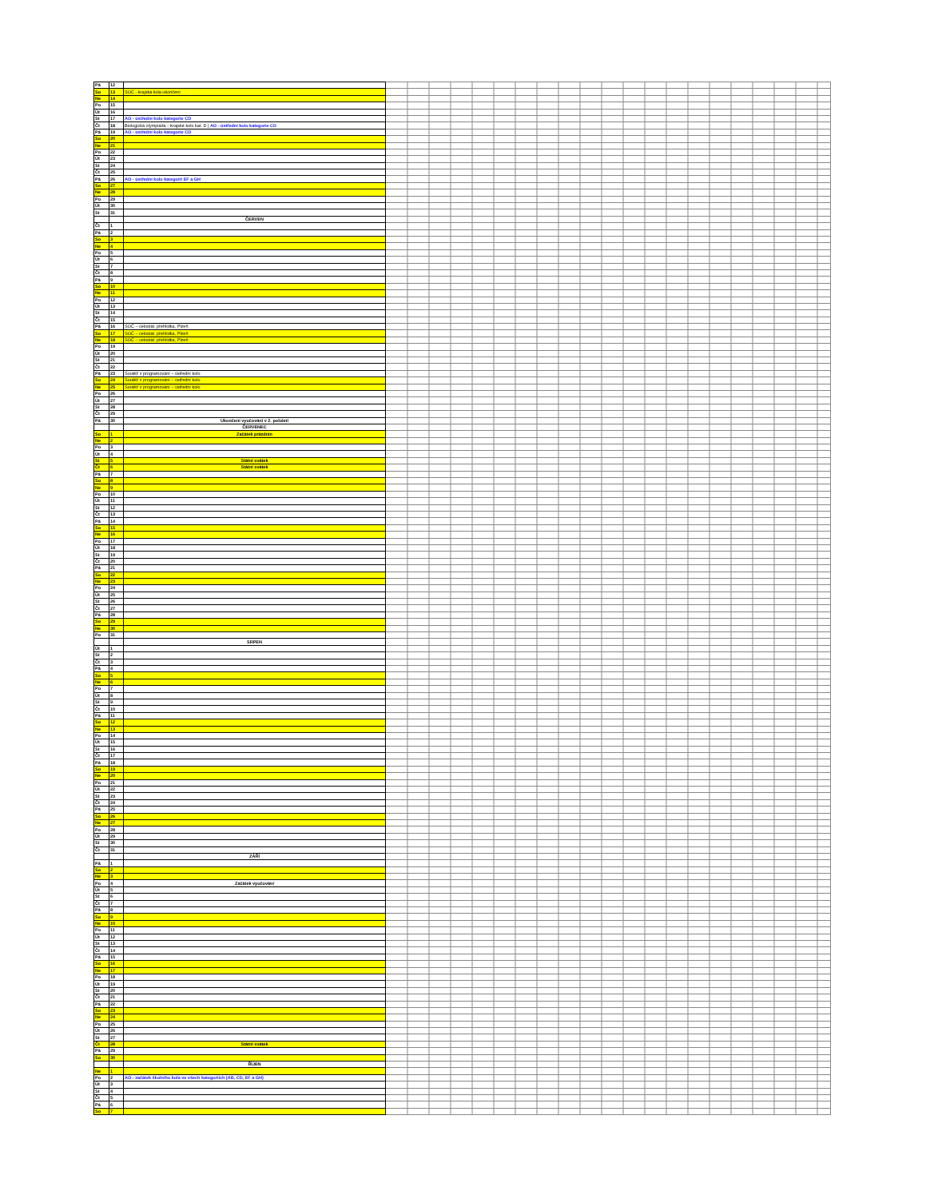| Pá | 12 | | |
| So | 13 | SOČ - krajská kola ukončení | |
| Ne | 14 | | |
| Po | 15 | | |
| Út | 16 | | |
| St | 17 | AO - ústřední kolo kategorie CD | |
| Čt | 18 | Biologická olympiáda - Krajské kolo kat. D / AO - ústřední kolo kategorie CD | |
| Pá | 19 | AO - ústřední kolo kategorie CD | |
| So | 20 | | |
| Ne | 21 | | |
| Po | 22 | | |
| Út | 23 | | |
| St | 24 | | |
| Čt | 25 | | |
| Pá | 26 | AO - ústřední kolo kategorií EF a GH | |
| So | 27 | | |
| Ne | 28 | | |
| Po | 29 | | |
| Út | 30 | | |
| St | 31 | | |
| | | ČERVEN | |
| Čt | 1 | | |
| Pá | 2 | | |
| So | 3 | | |
| Ne | 4 | | |
| Po | 5 | | |
| Út | 6 | | |
| St | 7 | | |
| Čt | 8 | | |
| Pá | 9 | | |
| So | 10 | | |
| Ne | 11 | | |
| Po | 12 | | |
| Út | 13 | | |
| St | 14 | | |
| Čt | 15 | | |
| Pá | 16 | SOČ – celostát. přehlídka, Plzeň | |
| So | 17 | SOČ – celostát. přehlídka, Plzeň | |
| Ne | 18 | SOČ – celostát. přehlídka, Plzeň | |
| Po | 19 | | |
| Út | 20 | | |
| St | 21 | | |
| Čt | 22 | | |
| Pá | 23 | Soutěž v programování – ústřední kolo | |
| So | 24 | Soutěž v programování – ústřední kolo | |
| Ne | 25 | Soutěž v programování – ústřední kolo | |
| Po | 26 | | |
| Út | 27 | | |
| St | 28 | | |
| Čt | 29 | | |
| Pá | 30 | Ukončení vyučování v 2. pololetí | |
| | | ČERVENEC | |
| So | 1 | Začátek prázdnin | |
| Ne | 2 | | |
| Po | 3 | | |
| Út | 4 | | |
| St | 5 | Státní svátek | |
| Čt | 6 | Státní svátek | |
| Pá | 7 | | |
| So | 8 | | |
| Ne | 9 | | |
| Po | 10 | | |
| Út | 11 | | |
| St | 12 | | |
| Čt | 13 | | |
| Pá | 14 | | |
| So | 15 | | |
| Ne | 16 | | |
| Po | 17 | | |
| Út | 18 | | |
| St | 19 | | |
| Čt | 20 | | |
| Pá | 21 | | |
| So | 22 | | |
| Ne | 23 | | |
| Po | 24 | | |
| Út | 25 | | |
| St | 26 | | |
| Čt | 27 | | |
| Pá | 28 | | |
| So | 29 | | |
| Ne | 30 | | |
| Po | 31 | | |
| | | SRPEN | |
| Út | 1 | | |
| St | 2 | | |
| Čt | 3 | | |
| Pá | 4 | | |
| So | 5 | | |
| Ne | 6 | | |
| Po | 7 | | |
| Út | 8 | | |
| St | 9 | | |
| Čt | 10 | | |
| Pá | 11 | | |
| So | 12 | | |
| Ne | 13 | | |
| Po | 14 | | |
| Út | 15 | | |
| St | 16 | | |
| Čt | 17 | | |
| Pá | 18 | | |
| So | 19 | | |
| Ne | 20 | | |
| Po | 21 | | |
| Út | 22 | | |
| St | 23 | | |
| Čt | 24 | | |
| Pá | 25 | | |
| So | 26 | | |
| Ne | 27 | | |
| Po | 28 | | |
| Út | 29 | | |
| St | 30 | | |
| Čt | 31 | | |
| | | ZÁŘÍ | |
| Pá | 1 | | |
| So | 2 | | |
| Ne | 3 | | |
| Po | 4 | Začátek vyučování | |
| Út | 5 | | |
| St | 6 | | |
| Čt | 7 | | |
| Pá | 8 | | |
| So | 9 | | |
| Ne | 10 | | |
| Po | 11 | | |
| Út | 12 | | |
| St | 13 | | |
| Čt | 14 | | |
| Pá | 15 | | |
| So | 16 | | |
| Ne | 17 | | |
| Po | 18 | | |
| Út | 19 | | |
| St | 20 | | |
| Čt | 21 | | |
| Pá | 22 | | |
| So | 23 | | |
| Ne | 24 | | |
| Po | 25 | | |
| Út | 26 | | |
| St | 27 | | |
| Čt | 28 | Státní svátek | |
| Pá | 29 | | |
| So | 30 | | |
| | | ŘÍJEN | |
| Ne | 1 | | |
| Po | 2 | AO - začátek školního kola ve všech kategoriích (AB, CD, EF a GH) | |
| Út | 3 | | |
| St | 4 | | |
| Čt | 5 | | |
| Pá | 6 | | |
| So | 7 | | |